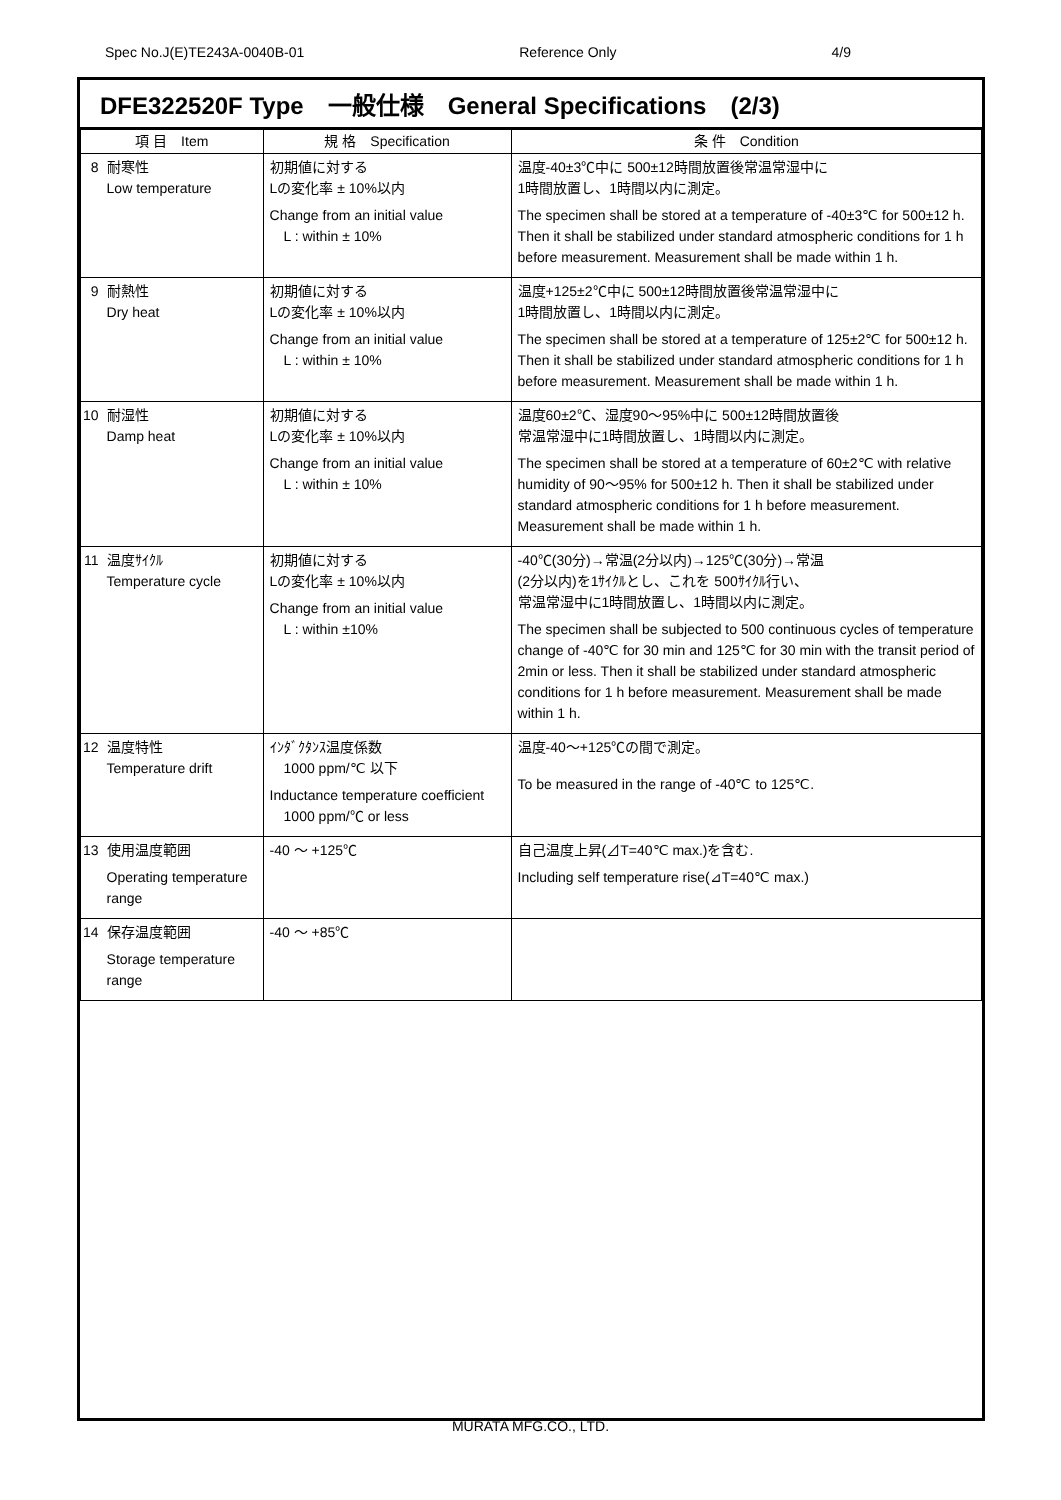Spec No.J(E)TE243A-0040B-01 Reference Only 4/9
DFE322520F Type　一般仕様　General Specifications　(2/3)
| 項 目 Item | | 規 格 Specification | 条 件 Condition |
| --- | --- | --- | --- |
| 8 | 耐寒性 Low temperature | 初期値に対する Lの変化率 ± 10%以内 Change from an initial value L : within ± 10% | 温度-40±3℃中に 500±12時間放置後常温常湿中に 1時間放置し、1時間以内に測定。 The specimen shall be stored at a temperature of -40±3℃ for 500±12 h. Then it shall be stabilized under standard atmospheric conditions for 1 h before measurement. Measurement shall be made within 1 h. |
| 9 | 耐熱性 Dry heat | 初期値に対する Lの変化率 ± 10%以内 Change from an initial value L : within ± 10% | 温度+125±2℃中に 500±12時間放置後常温常湿中に 1時間放置し、1時間以内に測定。 The specimen shall be stored at a temperature of 125±2℃ for 500±12 h. Then it shall be stabilized under standard atmospheric conditions for 1 h before measurement. Measurement shall be made within 1 h. |
| 10 | 耐湿性 Damp heat | 初期値に対する Lの変化率 ± 10%以内 Change from an initial value L : within ± 10% | 温度60±2℃、湿度90～95%中に 500±12時間放置後 常温常湿中に1時間放置し、1時間以内に測定。 The specimen shall be stored at a temperature of 60±2℃ with relative humidity of 90～95% for 500±12 h. Then it shall be stabilized under standard atmospheric conditions for 1 h before measurement. Measurement shall be made within 1 h. |
| 11 | 温度ｻｲｸﾙ Temperature cycle | 初期値に対する Lの変化率 ± 10%以内 Change from an initial value L : within ±10% | -40℃(30分)→常温(2分以内)→125℃(30分)→常温 (2分以内)を1ｻｲｸﾙとし、これを 500ｻｲｸﾙ行い、 常温常湿中に1時間放置し、1時間以内に測定。 The specimen shall be subjected to 500 continuous cycles of temperature change of -40℃ for 30 min and 125℃ for 30 min with the transit period of 2min or less. Then it shall be stabilized under standard atmospheric conditions for 1 h before measurement. Measurement shall be made within 1 h. |
| 12 | 温度特性 Temperature drift | ｲﾝﾀﾞｸﾀﾝｽ温度係数 1000 ppm/℃ 以下 Inductance temperature coefficient 1000 ppm/℃ or less | 温度-40～+125℃の間で測定。 To be measured in the range of -40℃ to 125℃. |
| 13 | 使用温度範囲 Operating temperature range | -40 ～ +125℃ | 自己温度上昇(⊿T=40℃ max.)を含む. Including self temperature rise(⊿T=40℃ max.) |
| 14 | 保存温度範囲 Storage temperature range | -40 ～ +85℃ | |
MURATA MFG.CO., LTD.